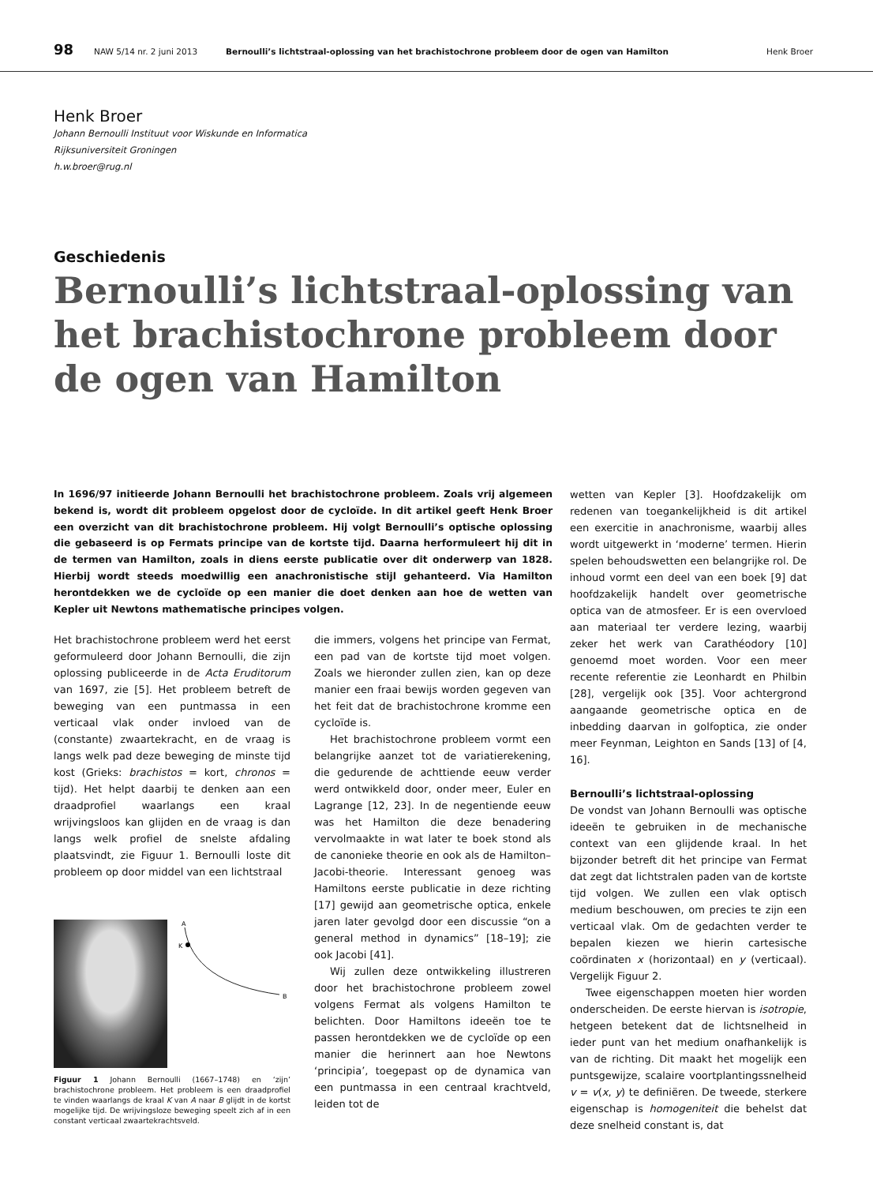98 NAW 5/14 nr. 2 juni 2013 Bernoulli’s lichtstraal-oplossing van het brachistochrone probleem door de ogen van Hamilton Henk Broer
Henk Broer
Johann Bernoulli Instituut voor Wiskunde en Informatica
Rijksuniversiteit Groningen
h.w.broer@rug.nl
Geschiedenis
Bernoulli’s lichtstraal-oplossing van het brachistochrone probleem door de ogen van Hamilton
In 1696/97 initieerde Johann Bernoulli het brachistochrone probleem. Zoals vrij algemeen bekend is, wordt dit probleem opgelost door de cycloïde. In dit artikel geeft Henk Broer een overzicht van dit brachistochrone probleem. Hij volgt Bernoulli’s optische oplossing die gebaseerd is op Fermats principe van de kortste tijd. Daarna herformuleert hij dit in de termen van Hamilton, zoals in diens eerste publicatie over dit onderwerp van 1828. Hierbij wordt steeds moedwillig een anachronistische stijl gehanteerd. Via Hamilton herontdekken we de cycloïde op een manier die doet denken aan hoe de wetten van Kepler uit Newtons mathematische principes volgen.
Het brachistochrone probleem werd het eerst geformuleerd door Johann Bernoulli, die zijn oplossing publiceerde in de Acta Eruditorum van 1697, zie [5]. Het probleem betreft de beweging van een puntmassa in een verticaal vlak onder invloed van de (constante) zwaartekracht, en de vraag is langs welk pad deze beweging de minste tijd kost (Grieks: brachistos = kort, chronos = tijd). Het helpt daarbij te denken aan een draadprofiel waarlangs een kraal wrijvingsloos kan glijden en de vraag is dan langs welk profiel de snelste afdaling plaatsvindt, zie Figuur 1. Bernoulli loste dit probleem op door middel van een lichtstraal
A
K
B
Figuur 1 Johann Bernoulli (1667–1748) en ‘zijn’ brachistochrone probleem. Het probleem is een draadprofiel te vinden waarlangs de kraal K van A naar B glijdt in de kortst mogelijke tijd. De wrijvingsloze beweging speelt zich af in een constant verticaal zwaartekrachtsveld.
die immers, volgens het principe van Fermat, een pad van de kortste tijd moet volgen. Zoals we hieronder zullen zien, kan op deze manier een fraai bewijs worden gegeven van het feit dat de brachistochrone kromme een cycloïde is.
Het brachistochrone probleem vormt een belangrijke aanzet tot de variatierekening, die gedurende de achttiende eeuw verder werd ontwikkeld door, onder meer, Euler en Lagrange [12, 23]. In de negentiende eeuw was het Hamilton die deze benadering vervolmaakte in wat later te boek stond als de canonieke theorie en ook als de Hamilton–Jacobi-theorie. Interessant genoeg was Hamiltons eerste publicatie in deze richting [17] gewijd aan geometrische optica, enkele jaren later gevolgd door een discussie “on a general method in dynamics” [18–19]; zie ook Jacobi [41].
Wij zullen deze ontwikkeling illustreren door het brachistochrone probleem zowel volgens Fermat als volgens Hamilton te belichten. Door Hamiltons ideeën toe te passen herontdekken we de cycloïde op een manier die herinnert aan hoe Newtons ‘principia’, toegepast op de dynamica van een puntmassa in een centraal krachtveld, leiden tot de
wetten van Kepler [3]. Hoofdzakelijk om redenen van toegankelijkheid is dit artikel een exercitie in anachronisme, waarbij alles wordt uitgewerkt in ‘moderne’ termen. Hierin spelen behoudswetten een belangrijke rol. De inhoud vormt een deel van een boek [9] dat hoofdzakelijk handelt over geometrische optica van de atmosfeer. Er is een overvloed aan materiaal ter verdere lezing, waarbij zeker het werk van Carathéodory [10] genoemd moet worden. Voor een meer recente referentie zie Leonhardt en Philbin [28], vergelijk ook [35]. Voor achtergrond aangaande geometrische optica en de inbedding daarvan in golfoptica, zie onder meer Feynman, Leighton en Sands [13] of [4, 16].
Bernoulli’s lichtstraal-oplossing
De vondst van Johann Bernoulli was optische ideeën te gebruiken in de mechanische context van een glijdende kraal. In het bijzonder betreft dit het principe van Fermat dat zegt dat lichtstralen paden van de kortste tijd volgen. We zullen een vlak optisch medium beschouwen, om precies te zijn een verticaal vlak. Om de gedachten verder te bepalen kiezen we hierin cartesische coördinaten x (horizontaal) en y (verticaal). Vergelijk Figuur 2.
Twee eigenschappen moeten hier worden onderscheiden. De eerste hiervan is isotropie, hetgeen betekent dat de lichtsnelheid in ieder punt van het medium onafhankelijk is van de richting. Dit maakt het mogelijk een puntsgewijze, scalaire voortplantingssnelheid v = v(x, y) te definiëren. De tweede, sterkere eigenschap is homogeniteit die behelst dat deze snelheid constant is, dat